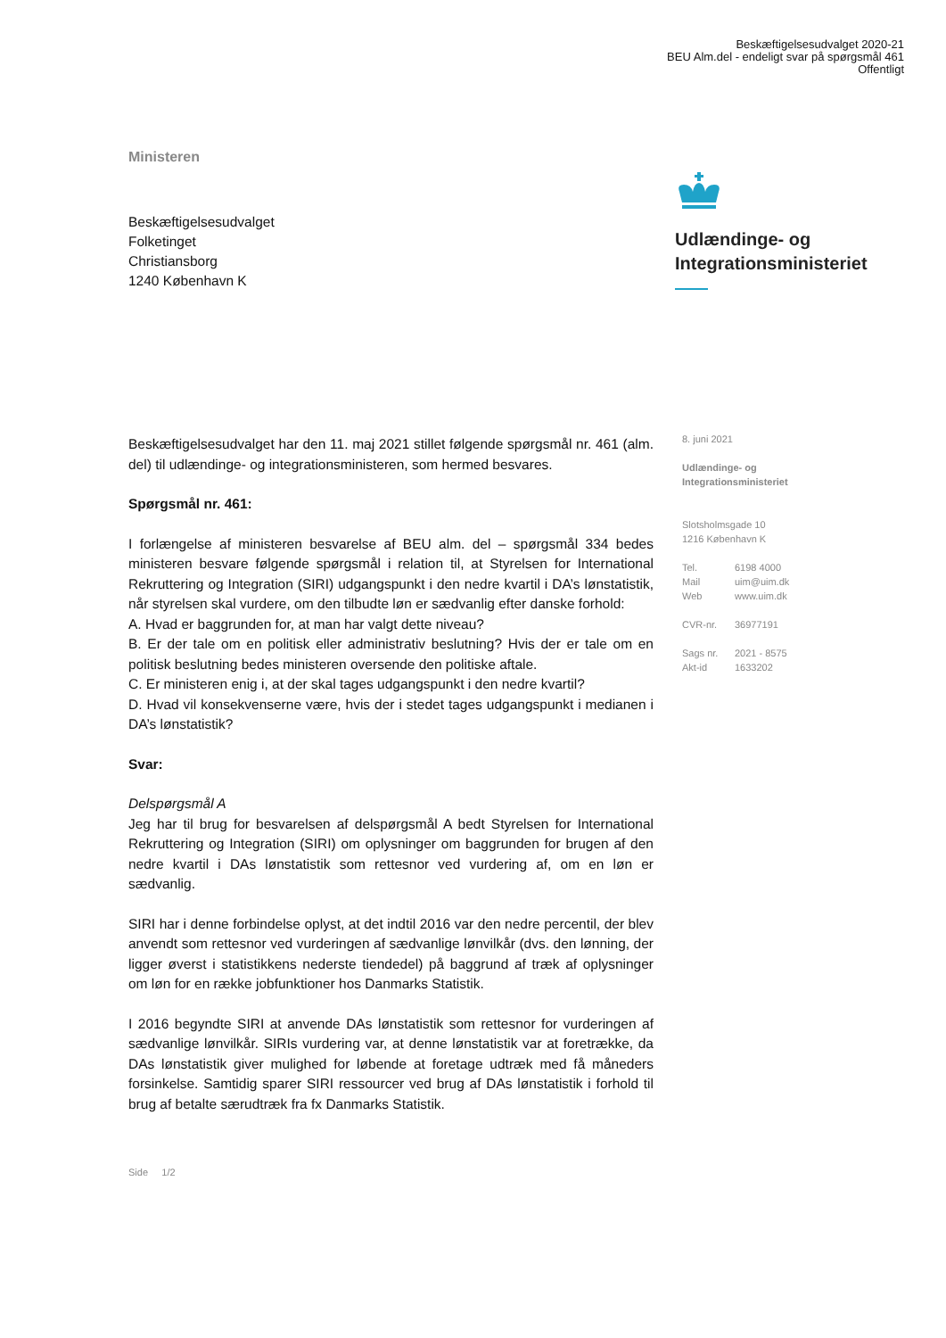Beskæftigelsesudvalget 2020-21
BEU Alm.del - endeligt svar på spørgsmål 461
Offentligt
Ministeren
Beskæftigelsesudvalget
Folketinget
Christiansborg
1240 København K
Udlændinge- og
Integrationsministeriet
8. juni 2021
Udlændinge- og
Integrationsministeriet
Slotsholmsgade 10
1216 København K
| Tel. | 6198 4000 |
| Mail | uim@uim.dk |
| Web | www.uim.dk |
| CVR-nr. | 36977191 |
| Sags nr. | 2021 - 8575 |
| Akt-id | 1633202 |
Beskæftigelsesudvalget har den 11. maj 2021 stillet følgende spørgsmål nr. 461 (alm. del) til udlændinge- og integrationsministeren, som hermed besvares.
Spørgsmål nr. 461:
I forlængelse af ministeren besvarelse af BEU alm. del – spørgsmål 334 bedes ministeren besvare følgende spørgsmål i relation til, at Styrelsen for International Rekruttering og Integration (SIRI) udgangspunkt i den nedre kvartil i DA’s lønstatistik, når styrelsen skal vurdere, om den tilbudte løn er sædvanlig efter danske forhold:
A. Hvad er baggrunden for, at man har valgt dette niveau?
B. Er der tale om en politisk eller administrativ beslutning? Hvis der er tale om en politisk beslutning bedes ministeren oversende den politiske aftale.
C. Er ministeren enig i, at der skal tages udgangspunkt i den nedre kvartil?
D. Hvad vil konsekvenserne være, hvis der i stedet tages udgangspunkt i medianen i DA’s lønstatistik?
Svar:
Delspørgsmål A
Jeg har til brug for besvarelsen af delspørgsmål A bedt Styrelsen for International Rekruttering og Integration (SIRI) om oplysninger om baggrunden for brugen af den nedre kvartil i DAs lønstatistik som rettesnor ved vurdering af, om en løn er sædvanlig.
SIRI har i denne forbindelse oplyst, at det indtil 2016 var den nedre percentil, der blev anvendt som rettesnor ved vurderingen af sædvanlige lønvilkår (dvs. den lønning, der ligger øverst i statistikkens nederste tiendedel) på baggrund af træk af oplysninger om løn for en række jobfunktioner hos Danmarks Statistik.
I 2016 begyndte SIRI at anvende DAs lønstatistik som rettesnor for vurderingen af sædvanlige lønvilkår. SIRIs vurdering var, at denne lønstatistik var at foretrække, da DAs lønstatistik giver mulighed for løbende at foretage udtræk med få måneders forsinkelse. Samtidig sparer SIRI ressourcer ved brug af DAs lønstatistik i forhold til brug af betalte særudtræk fra fx Danmarks Statistik.
Side 1/2